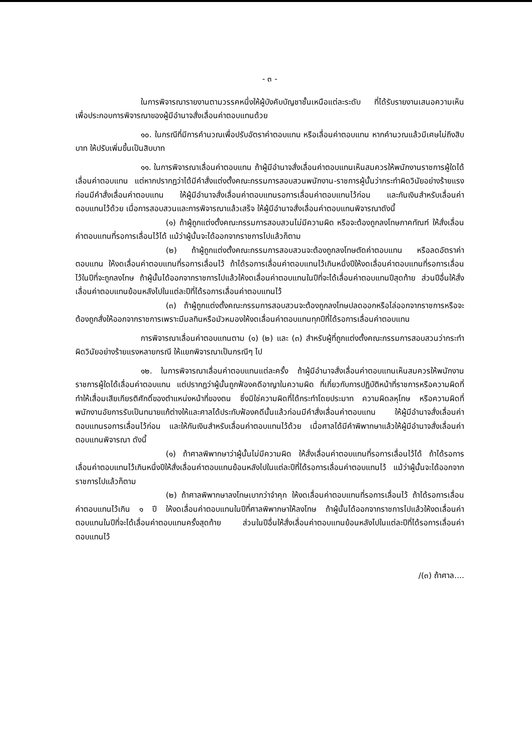- ๓ -
ในการพิจารณารายงานตามวรรคหนึ่งให้ผู้บังคับบัญชาชั้นเหนือแต่ละระดับ ที่ได้รับรายงานเสนอความเห็นเพื่อประกอบการพิจารณาของผู้มีอำนาจสั่งเลื่อนค่าตอบแทนด้วย
๑๐. ในกรณีที่มีการคำนวณเพื่อปรับอัตราค่าตอบแทน หรือเลื่อนค่าตอบแทน หากคำนวณแล้วมีเศษไม่ถึงสิบบาท ให้ปรับเพิ่มขึ้นเป็นสิบบาท
๑๑. ในการพิจารณาเลื่อนค่าตอบแทน ถ้าผู้มีอำนาจสั่งเลื่อนค่าตอบแทนเห็นสมควรให้พนักงานราชการผู้ใดได้เลื่อนค่าตอบแทน แต่หากปรากฏว่าได้มีคำสั่งแต่งตั้งคณะกรรมการสอบสวนพนักงาน-ราชการผู้นั้นว่ากระทำผิดวินัยอย่างร้ายแรงก่อนมีคำสั่งเลื่อนค่าตอบแทน ให้ผู้มีอำนาจสั่งเลื่อนค่าตอบแทนรอการเลื่อนค่าตอบแทนไว้ก่อน และกันเงินสำหรับเลื่อนค่าตอบแทนไว้ด้วย เมื่อการสอบสวนและการพิจารณาแล้วเสร็จ ให้ผู้มีอำนาจสั่งเลื่อนค่าตอบแทนพิจารณาดังนี้
(๑) ถ้าผู้ถูกแต่งตั้งคณะกรรมการสอบสวนไม่มีความผิด หรือจะต้องถูกลงโทษภาคทัณฑ์ ให้สั่งเลื่อนค่าตอบแทนที่รอการเลื่อนไว้ได้ แม้ว่าผู้นั้นจะได้ออกจากราชการไปแล้วก็ตาม
(๒) ถ้าผู้ถูกแต่งตั้งคณะกรรมการสอบสวนจะต้องถูกลงโทษตัดค่าตอบแทน หรือลดอัตราค่าตอบแทน ให้งดเลื่อนค่าตอบแทนที่รอการเลื่อนไว้ ถ้าได้รอการเลื่อนค่าตอบแทนไว้เกินหนึ่งปีให้งดเลื่อนค่าตอบแทนที่รอการเลื่อนไว้ในปีที่จะถูกลงโทษ ถ้าผู้นั้นได้ออกจากราชการไปแล้วให้งดเลื่อนค่าตอบแทนในปีที่จะได้เลื่อนค่าตอบแทนปีสุดท้าย ส่วนปีอื่นให้สั่งเลื่อนค่าตอบแทนย้อนหลังไปในแต่ละปีที่ได้รอการเลื่อนค่าตอบแทนไว้
(๓) ถ้าผู้ถูกแต่งตั้งคณะกรรมการสอบสวนจะต้องถูกลงโทษปลดออกหรือไล่ออกจากราชการหรือจะต้องถูกสั่งให้ออกจากราชการเพราะมีมลทินหรือมัวหมองให้งดเลื่อนค่าตอบแทนทุกปีที่ได้รอการเลื่อนค่าตอบแทน
การพิจารณาเลื่อนค่าตอบแทนตาม (๑) (๒) และ (๓) สำหรับผู้ที่ถูกแต่งตั้งคณะกรรมการสอบสวนว่ากระทำผิดวินัยอย่างร้ายแรงหลายกรณี ให้แยกพิจารณาเป็นกรณีๆ ไป
๑๒. ในการพิจารณาเลื่อนค่าตอบแทนแต่ละครั้ง ถ้าผู้มีอำนาจสั่งเลื่อนค่าตอบแทนเห็นสมควรให้พนักงานราชการผู้ใดได้เลื่อนค่าตอบแทน แต่ปรากฏว่าผู้นั้นถูกฟ้องคดีอาญาในความผิด ที่เกี่ยวกับการปฏิบัติหน้าที่ราชการหรือความผิดที่ทำให้เสื่อมเสียเกียรติศักดิ์ของตำแหน่งหน้าที่ของตน ซึ่งมิใช่ความผิดที่ได้กระทำโดยประมาท ความผิดลหุโทษ หรือความผิดที่พนักงานอัยการรับเป็นทนายแก้ต่างให้และศาลได้ประทับฟ้องคดีนั้นแล้วก่อนมีคำสั่งเลื่อนค่าตอบแทน ให้ผู้มีอำนาจสั่งเลื่อนค่าตอบแทนรอการเลื่อนไว้ก่อน และให้กันเงินสำหรับเลื่อนค่าตอบแทนไว้ด้วย เมื่อศาลได้มีคำพิพากษาแล้วให้ผู้มีอำนาจสั่งเลื่อนค่าตอบแทนพิจารณา ดังนี้
(๑) ถ้าศาลพิพากษาว่าผู้นั้นไม่มีความผิด ให้สั่งเลื่อนค่าตอบแทนที่รอการเลื่อนไว้ได้ ถ้าได้รอการเลื่อนค่าตอบแทนไว้เกินหนึ่งปีให้สั่งเลื่อนค่าตอบแทนย้อนหลังไปในแต่ละปีที่ได้รอการเลื่อนค่าตอบแทนไว้ แม้ว่าผู้นั้นจะได้ออกจากราชการไปแล้วก็ตาม
(๒) ถ้าศาลพิพากษาลงโทษเบากว่าจำคุก ให้งดเลื่อนค่าตอบแทนที่รอการเลื่อนไว้ ถ้าได้รอการเลื่อนค่าตอบแทนไว้เกิน ๑ ปี ให้งดเลื่อนค่าตอบแทนในปีที่ศาลพิพากษาให้ลงโทษ ถ้าผู้นั้นได้ออกจากราชการไปแล้วให้งดเลื่อนค่าตอบแทนในปีที่จะได้เลื่อนค่าตอบแทนครั้งสุดท้าย ส่วนในปีอื่นให้สั่งเลื่อนค่าตอบแทนย้อนหลังไปในแต่ละปีที่ได้รอการเลื่อนค่าตอบแทนไว้
/(๓) ถ้าศาล....